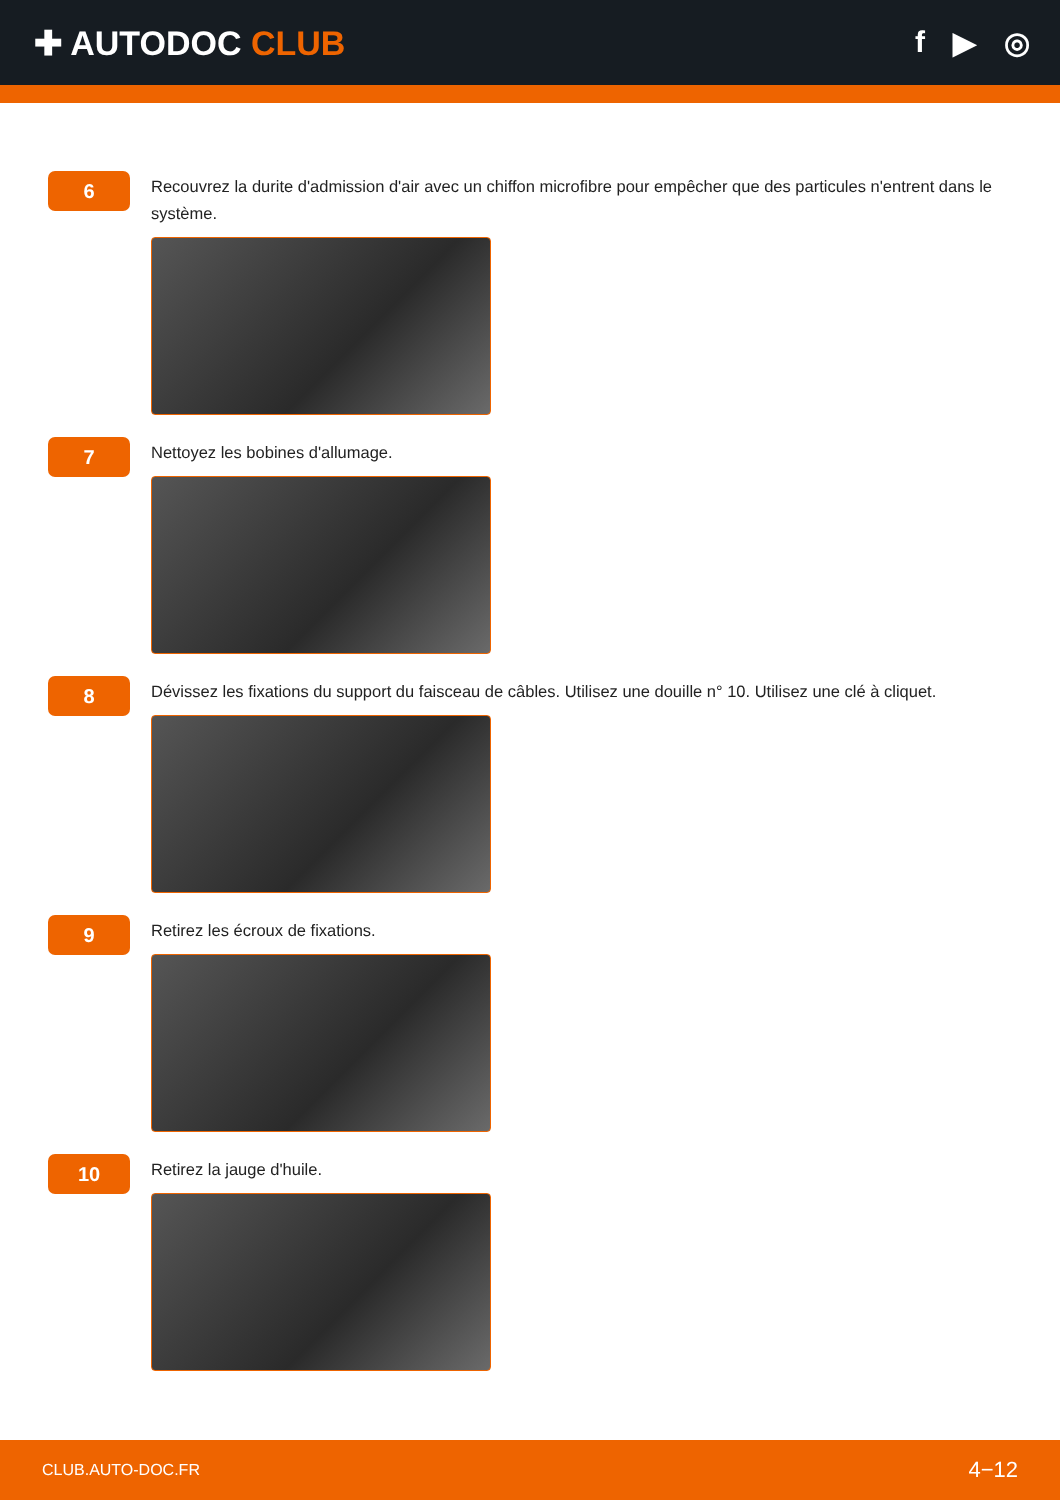✚ AUTODOC CLUB f ▶ ◎
6
Recouvrez la durite d'admission d'air avec un chiffon microfibre pour empêcher que des particules n'entrent dans le système.
7
Nettoyez les bobines d'allumage.
8
Dévissez les fixations du support du faisceau de câbles. Utilisez une douille n° 10. Utilisez une clé à cliquet.
9
Retirez les écroux de fixations.
10
Retirez la jauge d'huile.
CLUB.AUTO-DOC.FR 4−12